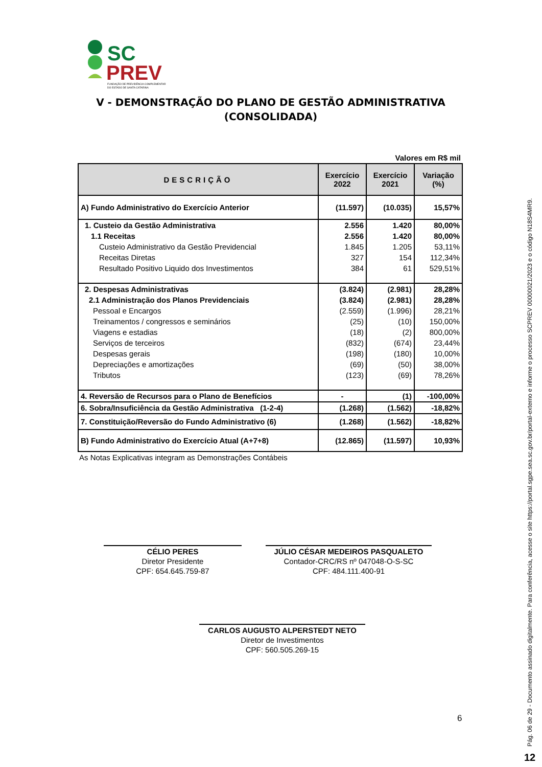SC
PREV
FUNDAÇÃO DE PREVIDÊNCIA COMPLEMENTAR
DO ESTADO DE SANTA CATARINA
V - DEMONSTRAÇÃO DO PLANO DE GESTÃO ADMINISTRATIVA (CONSOLIDADA)
Valores em R$ mil
| DESCRIÇÃO | Exercício 2022 | Exercício 2021 | Variação (%) |
| --- | --- | --- | --- |
| A) Fundo Administrativo do Exercício Anterior | (11.597) | (10.035) | 15,57% |
| 1. Custeio da Gestão Administrativa | 2.556 | 1.420 | 80,00% |
| 1.1 Receitas | 2.556 | 1.420 | 80,00% |
| Custeio Administrativo da Gestão Previdencial | 1.845 | 1.205 | 53,11% |
| Receitas Diretas | 327 | 154 | 112,34% |
| Resultado Positivo Liquido dos Investimentos | 384 | 61 | 529,51% |
| 2. Despesas Administrativas | (3.824) | (2.981) | 28,28% |
| 2.1 Administração dos Planos Previdenciais | (3.824) | (2.981) | 28,28% |
| Pessoal e Encargos | (2.559) | (1.996) | 28,21% |
| Treinamentos / congressos e seminários | (25) | (10) | 150,00% |
| Viagens e estadias | (18) | (2) | 800,00% |
| Serviços de terceiros | (832) | (674) | 23,44% |
| Despesas gerais | (198) | (180) | 10,00% |
| Depreciações e amortizações | (69) | (50) | 38,00% |
| Tributos | (123) | (69) | 78,26% |
| 4. Reversão de Recursos para o Plano de Benefícios | - | (1) | -100,00% |
| 6. Sobra/Insuficiência da Gestão Administrativa (1-2-4) | (1.268) | (1.562) | -18,82% |
| 7. Constituição/Reversão do Fundo Administrativo (6) | (1.268) | (1.562) | -18,82% |
| B) Fundo Administrativo do Exercício Atual (A+7+8) | (12.865) | (11.597) | 10,93% |
As Notas Explicativas integram as Demonstrações Contábeis
CÉLIO PERES
Diretor Presidente
CPF: 654.645.759-87
JÚLIO CÉSAR MEDEIROS PASQUALETO
Contador-CRC/RS nº 047048-O-S-SC
CPF: 484.111.400-91
CARLOS AUGUSTO ALPERSTEDT NETO
Diretor de Investimentos
CPF: 560.505.269-15
6
Pág. 06 de 29 - Documento assinado digitalmente. Para conferência, acesse o site https://portal.sgpe.sea.sc.gov.br/portal-externo e informe o processo SCPREV 00000021/2023 e o código N18S4MR9.
12